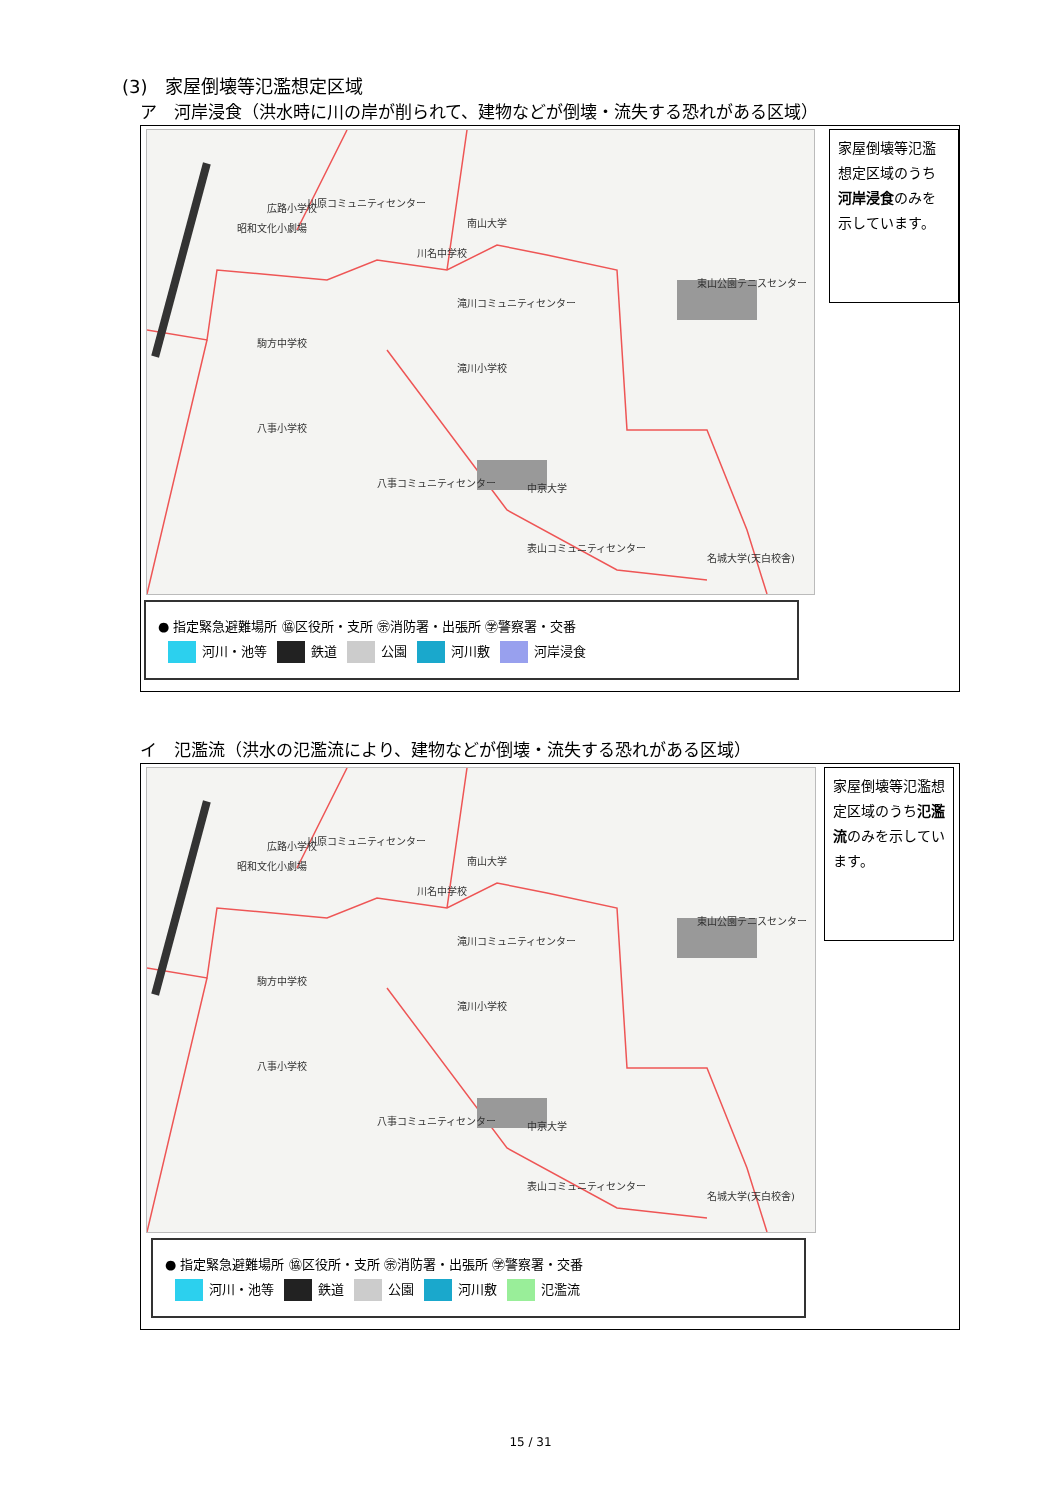(3)　家屋倒壊等氾濫想定区域
ア　河岸浸食（洪水時に川の岸が削られて、建物などが倒壊・流失する恐れがある区域）
広路小学校 川原コミュニティセンター
昭和文化小劇場 南山大学
川名中学校
滝川コミュニティセンター
東山公園テニスセンター
駒方中学校
滝川小学校
八事小学校
八事コミュニティセンター 中京大学
表山コミュニティセンター
名城大学(天白校舎)
家屋倒壊等氾濫想定区域のうち河岸浸食のみを示しています。
● 指定緊急避難場所 ㊯区役所・支所 ㊪消防署・出張所 ㊫警察署・交番
河川・池等 鉄道 公園 河川敷 河岸浸食
イ　氾濫流（洪水の氾濫流により、建物などが倒壊・流失する恐れがある区域）
広路小学校 川原コミュニティセンター
昭和文化小劇場 南山大学
川名中学校
滝川コミュニティセンター
東山公園テニスセンター
駒方中学校
滝川小学校
八事小学校
八事コミュニティセンター 中京大学
表山コミュニティセンター
名城大学(天白校舎)
家屋倒壊等氾濫想定区域のうち氾濫流のみを示しています。
● 指定緊急避難場所 ㊯区役所・支所 ㊪消防署・出張所 ㊫警察署・交番
河川・池等 鉄道 公園 河川敷 氾濫流
15 / 31